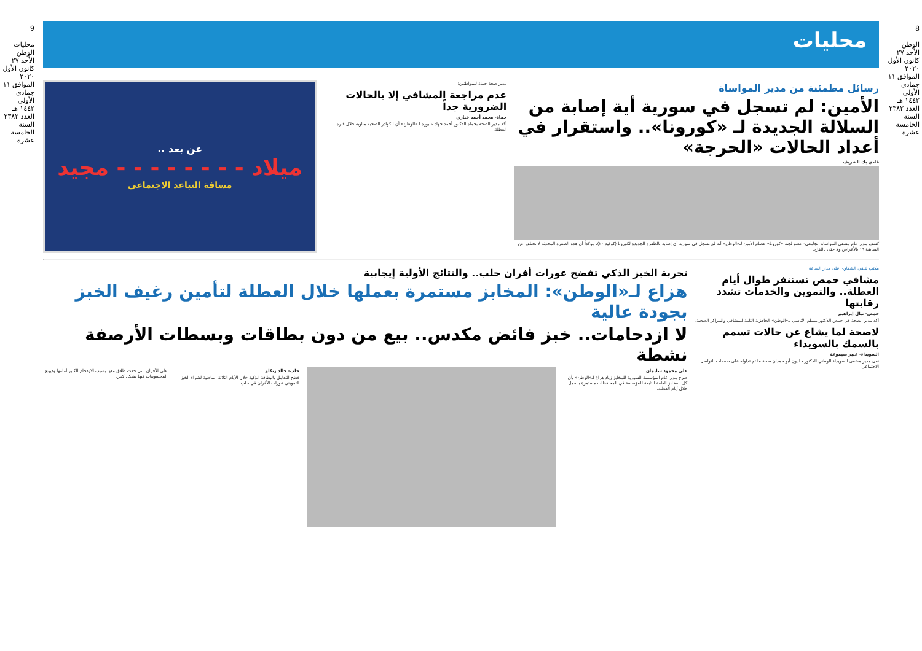8
الوطن
الأحد ٢٧ كانون الأول ٢٠٢٠ الموافق ١١ جمادى الأولى ١٤٤٢ هـ العدد ٣٣٨٢ السنة الخامسة عشرة
محليات
رسائل مطمئنة من مدير المواساة
الأمين: لم تسجل في سورية أية إصابة من السلالة الجديدة لـ «كورونا».. واستقرار في أعداد الحالات «الحرجة»
فادي بك الشريف
كشف مدير عام مشفى المواساة الجامعي- عضو لجنة «كورونا» عصام الأمين لـ«الوطن» أنه لم تسجل في سورية أي إصابة بالطفرة الجديدة لكورونا (كوفيد ٢٠)، مؤكداً أن هذه الطفرة المحدثة لا تختلف عن السابقة ١٩ بالأعراض ولا حتى باللقاح.
مدير صحة حماة للمواطنين:
عدم مراجعة المشافي إلا بالحالات الضرورية جداً
حماة- محمد أحمد خبازي
أكد مدير الصحة بحماة الدكتور أحمد جهاد عابورة لـ«الوطن» أن الكوادر الصحية مناوبة خلال فترة العطلة.
عن بعد ..
ميلاد - - - - - - - - مجيد
مسافة التباعد الاجتماعي
مكتب لتلقي الشكاوى على مدار الساعة
مشافي حمص تستنفر طوال أيام العطلة.. والتموين والخدمات تشدد رقابتها
حمص- نبال إبراهيم
أكد مدير الصحة في حمص الدكتور مسلم الأتاسي لـ«الوطن» الجاهزية التامة للمشافي والمراكز الصحية.
لاصحة لما يشاع عن حالات تسمم بالسمك بالسويداء
السويداء- عبير صيموعة
نفى مدير مشفى السويداء الوطني الدكتور خلدون أبو حمدان صحة ما تم تداوله على صفحات التواصل الاجتماعي.
تجربة الخبز الذكي تفضح عورات أفران حلب.. والنتائج الأولية إيجابية
هزاع لـ«الوطن»: المخابز مستمرة بعملها خلال العطلة لتأمين رغيف الخبز بجودة عالية
لا ازدحامات.. خبز فائض مكدس.. بيع من دون بطاقات وبسطات الأرصفة نشطة
علي محمود سليمان
صرح مدير عام المؤسسة السورية للمخابز زياد هزاع لـ«الوطن» بأن كل المخابز العامة التابعة للمؤسسة في المحافظات مستمرة بالعمل خلال أيام العطلة.
حلب- خالد زنكلو
فضح التعامل بالبطاقة الذكية خلال الأيام الثلاثة الماضية لشراء الخبز التمويني عورات الأفران في حلب.
على الأفران التي حدث طلاق معها بسبب الازدحام الكبير أمامها وذيوع المحسوبيات فيها بشكل كبير.
9
محليات
الوطن
الأحد ٢٧ كانون الأول ٢٠٢٠ الموافق ١١ جمادى الأولى ١٤٤٢ هـ العدد ٣٣٨٢ السنة الخامسة عشرة